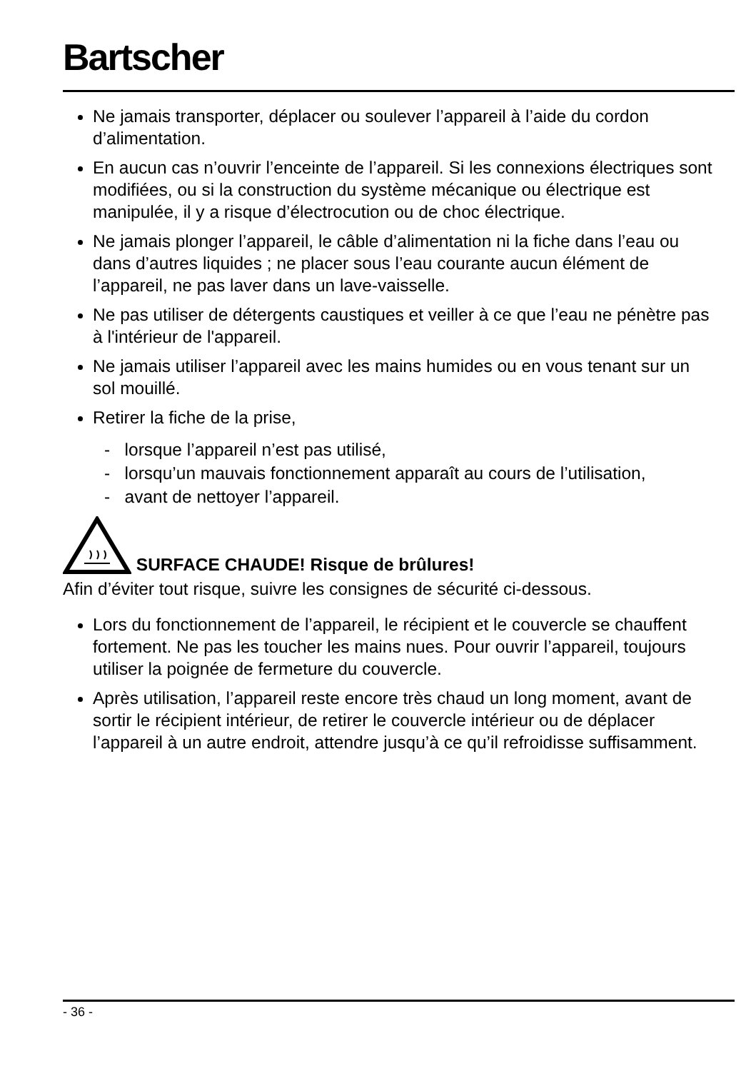Bartscher
Ne jamais transporter, déplacer ou soulever l’appareil à l’aide du cordon d’alimentation.
En aucun cas n’ouvrir l’enceinte de l’appareil. Si les connexions électriques sont modifiées, ou si la construction du système mécanique ou électrique est manipulée, il y a risque d’électrocution ou de choc électrique.
Ne jamais plonger l’appareil, le câble d’alimentation ni la fiche dans l’eau ou dans d’autres liquides ; ne placer sous l’eau courante aucun élément de l’appareil, ne pas laver dans un lave-vaisselle.
Ne pas utiliser de détergents caustiques et veiller à ce que l’eau ne pénètre pas à l'intérieur de l'appareil.
Ne jamais utiliser l’appareil avec les mains humides ou en vous tenant sur un sol mouillé.
Retirer la fiche de la prise,
- lorsque l’appareil n’est pas utilisé,
- lorsqu’un mauvais fonctionnement apparaît au cours de l’utilisation,
- avant de nettoyer l’appareil.
SURFACE CHAUDE! Risque de brûlures!
Afin d’éviter tout risque, suivre les consignes de sécurité ci-dessous.
Lors du fonctionnement de l’appareil, le récipient et le couvercle se chauffent fortement. Ne pas les toucher les mains nues. Pour ouvrir l’appareil, toujours utiliser la poignée de fermeture du couvercle.
Après utilisation, l’appareil reste encore très chaud un long moment, avant de sortir le récipient intérieur, de retirer le couvercle intérieur ou de déplacer l’appareil à un autre endroit, attendre jusqu’à ce qu’il refroidisse suffisamment.
- 36 -